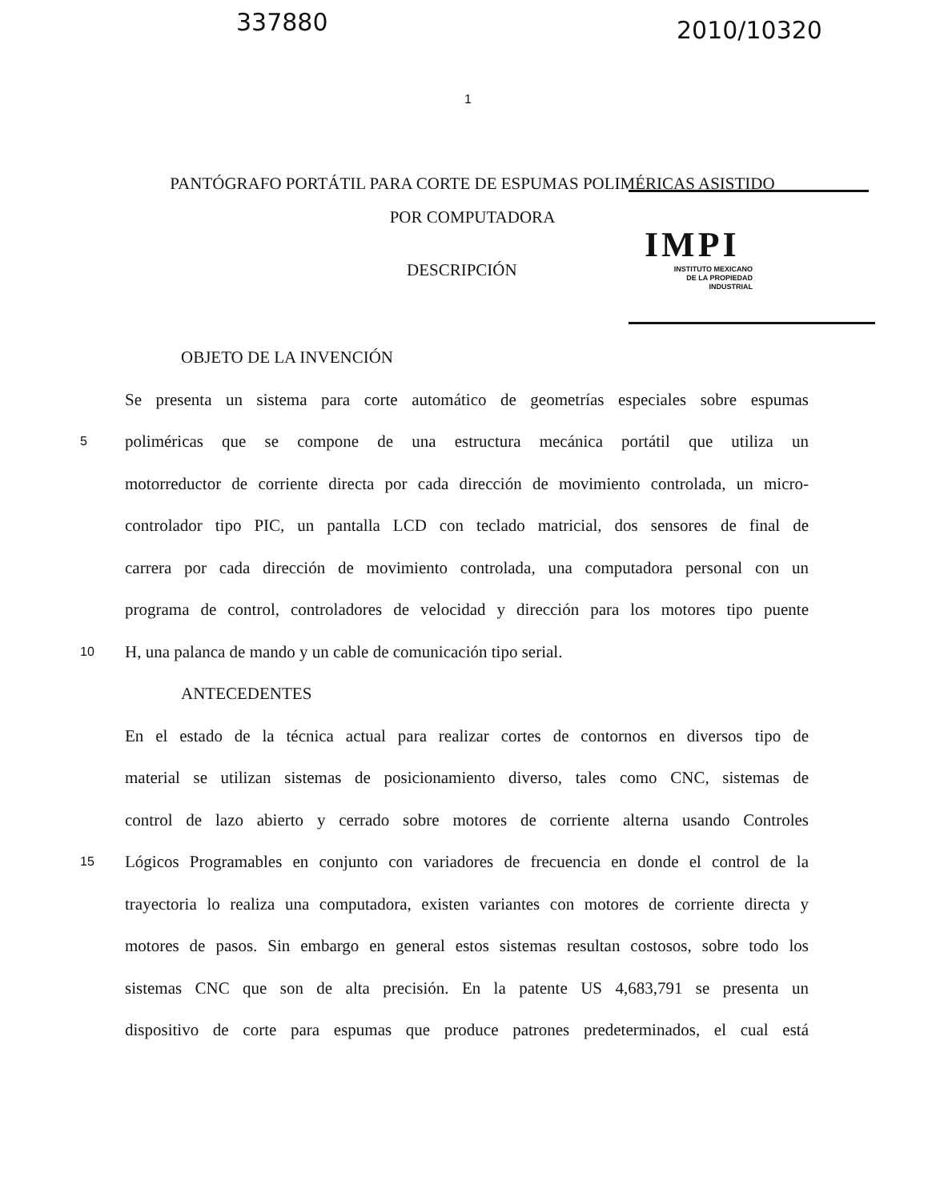337880 2010/10320
1
PANTÓGRAFO PORTÁTIL PARA CORTE DE ESPUMAS POLIMÉRICAS ASISTIDO
POR COMPUTADORA
DESCRIPCIÓN
IMPI
INSTITUTO MEXICANO
DE LA PROPIEDAD
INDUSTRIAL
OBJETO DE LA INVENCIÓN
Se presenta un sistema para corte automático de geometrías especiales sobre espumas
5 poliméricas que se compone de una estructura mecánica portátil que utiliza un
motorreductor de corriente directa por cada dirección de movimiento controlada, un micro-
controlador tipo PIC, un pantalla LCD con teclado matricial, dos sensores de final de
carrera por cada dirección de movimiento controlada, una computadora personal con un
programa de control, controladores de velocidad y dirección para los motores tipo puente
10 H, una palanca de mando y un cable de comunicación tipo serial.
ANTECEDENTES
En el estado de la técnica actual para realizar cortes de contornos en diversos tipo de
material se utilizan sistemas de posicionamiento diverso, tales como CNC, sistemas de
control de lazo abierto y cerrado sobre motores de corriente alterna usando Controles
15 Lógicos Programables en conjunto con variadores de frecuencia en donde el control de la
trayectoria lo realiza una computadora, existen variantes con motores de corriente directa y
motores de pasos. Sin embargo en general estos sistemas resultan costosos, sobre todo los
sistemas CNC que son de alta precisión. En la patente US 4,683,791 se presenta un
dispositivo de corte para espumas que produce patrones predeterminados, el cual está